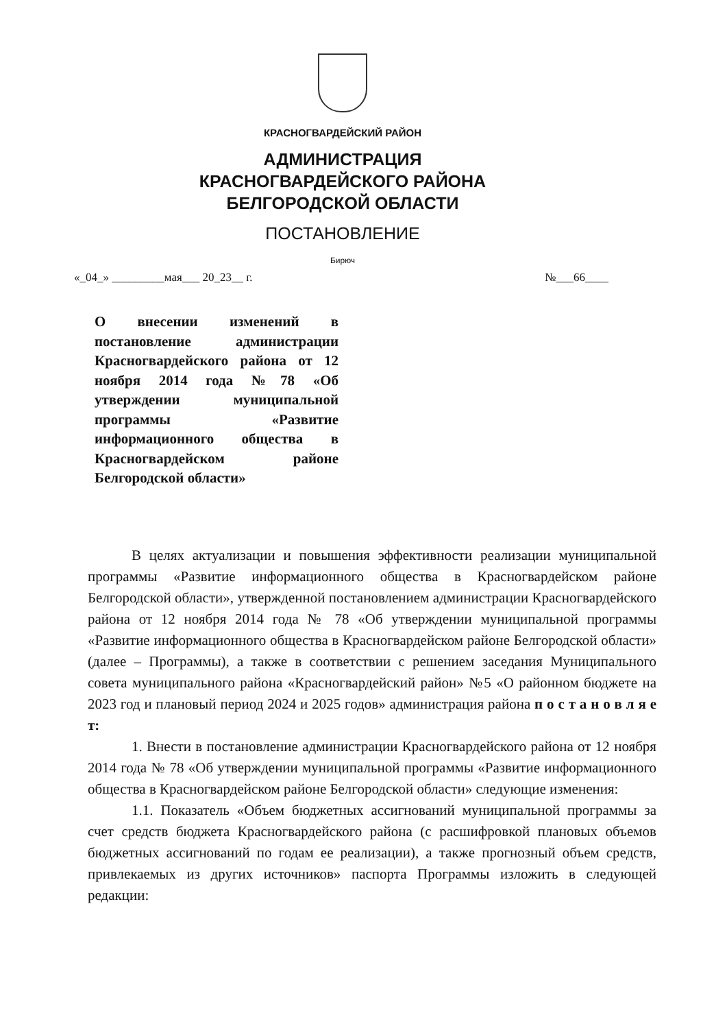КРАСНОГВАРДЕЙСКИЙ РАЙОН
АДМИНИСТРАЦИЯ
КРАСНОГВАРДЕЙСКОГО РАЙОНА
БЕЛГОРОДСКОЙ ОБЛАСТИ
ПОСТАНОВЛЕНИЕ
Бирюч
«_04_» _________мая___ 20_23__ г. №___66____
О внесении изменений в постановление администрации Красногвардейского района от 12 ноября 2014 года №78 «Об утверждении муниципальной программы «Развитие информационного общества в Красногвардейском районе Белгородской области»
В целях актуализации и повышения эффективности реализации муниципальной программы «Развитие информационного общества в Красногвардейском районе Белгородской области», утвержденной постановлением администрации Красногвардейского района от 12 ноября 2014 года № 78 «Об утверждении муниципальной программы «Развитие информационного общества в Красногвардейском районе Белгородской области» (далее – Программы), а также в соответствии с решением заседания Муниципального совета муниципального района «Красногвардейский район» №5 «О районном бюджете на 2023 год и плановый период 2024 и 2025 годов» администрация района п о с т а н о в л я е т:
1. Внести в постановление администрации Красногвардейского района от 12 ноября 2014 года № 78 «Об утверждении муниципальной программы «Развитие информационного общества в Красногвардейском районе Белгородской области» следующие изменения:
1.1. Показатель «Объем бюджетных ассигнований муниципальной программы за счет средств бюджета Красногвардейского района (с расшифровкой плановых объемов бюджетных ассигнований по годам ее реализации), а также прогнозный объем средств, привлекаемых из других источников» паспорта Программы изложить в следующей редакции: